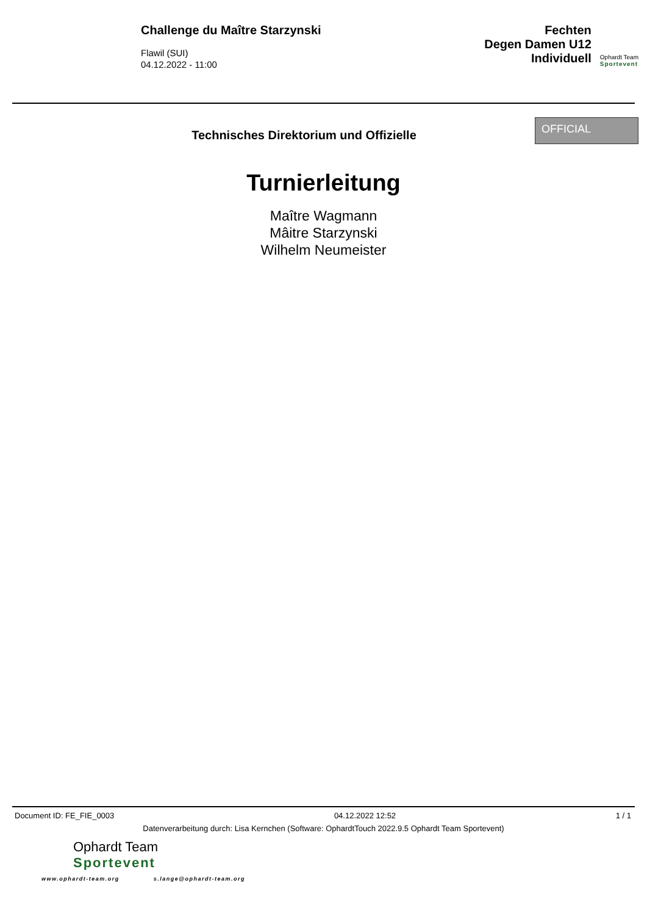Challenge du Maître Starzynski
Flawil (SUI)
04.12.2022 - 11:00
Fechten
Degen Damen U12
Individuell
Ophardt Team
Sportevent
Technisches Direktorium und Offizielle
OFFICIAL
Turnierleitung
Maître Wagmann
Mâitre Starzynski
Wilhelm Neumeister
Document ID: FE_FIE_0003 04.12.2022 12:52 1 / 1
Datenverarbeitung durch: Lisa Kernchen (Software: OphardtTouch 2022.9.5 Ophardt Team Sportevent)
Ophardt Team
Sportevent
www.ophardt-team.org s.lange@ophardt-team.org